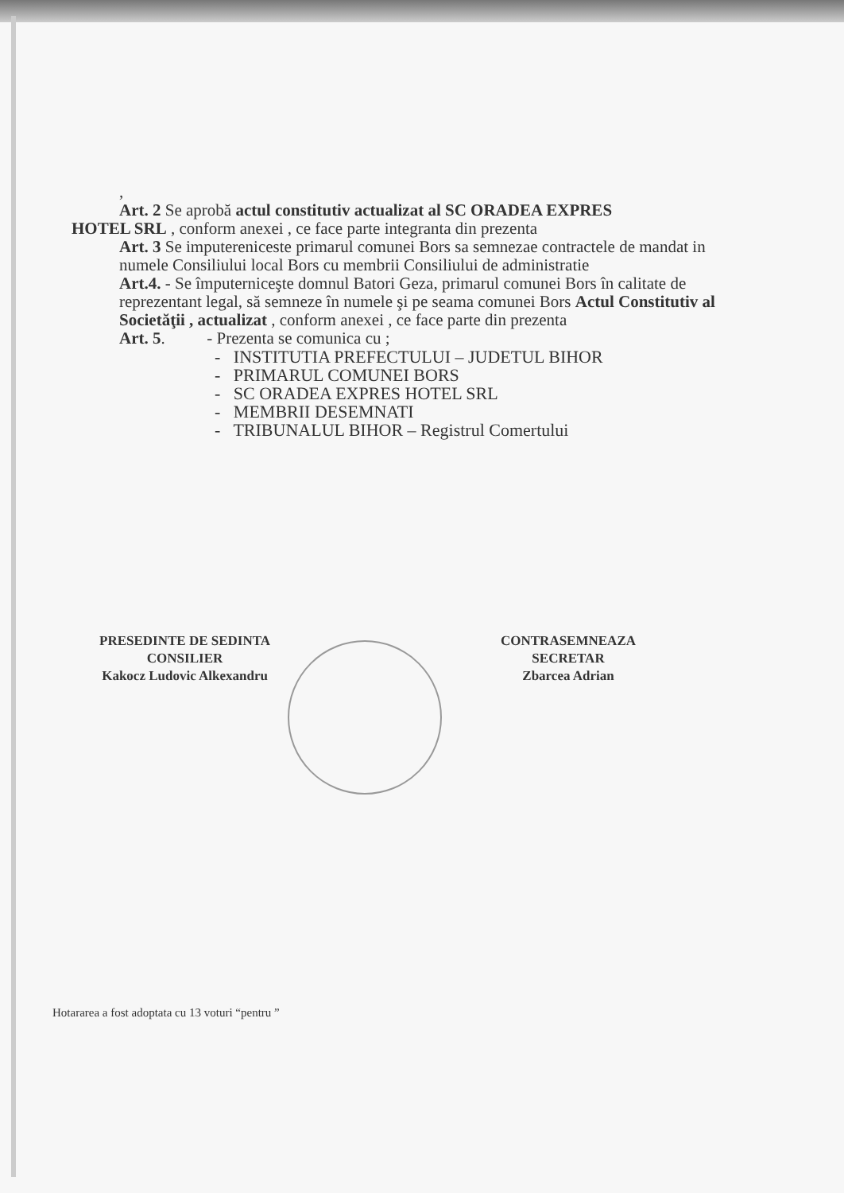,
Art. 2 Se aprobă actul constitutiv actualizat al SC ORADEA EXPRES
HOTEL SRL , conform anexei , ce face parte integranta din prezenta
Art. 3 Se imputereniceste primarul comunei Bors sa semnezae contractele de mandat in numele Consiliului local Bors cu membrii Consiliului de administratie
Art.4. - Se împuterniceşte domnul Batori Geza, primarul comunei Bors în calitate de reprezentant legal, să semneze în numele şi pe seama comunei Bors Actul Constitutiv al Societăţii , actualizat , conform anexei , ce face parte din prezenta
Art. 5. - Prezenta se comunica cu ;
- INSTITUTIA PREFECTULUI – JUDETUL BIHOR
- PRIMARUL COMUNEI BORS
- SC ORADEA EXPRES HOTEL SRL
- MEMBRII DESEMNATI
- TRIBUNALUL BIHOR – Registrul Comertului
PRESEDINTE DE SEDINTA
CONSILIER
Kakocz Ludovic Alkexandru
CONTRASEMNEAZA
SECRETAR
Zbarcea Adrian
Hotararea a fost adoptata cu 13 voturi “pentru ”